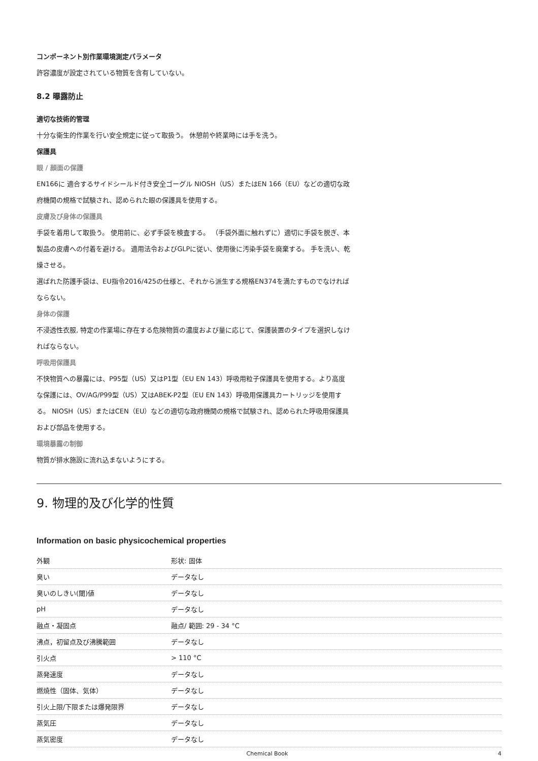コンポーネント別作業環境測定パラメータ
許容濃度が設定されている物質を含有していない。
8.2 曝露防止
適切な技術的管理
十分な衛生的作業を行い安全規定に従って取扱う。 休憩前や終業時には手を洗う。
保護具
眼 / 顔面の保護
EN166に 適合するサイドシールド付き安全ゴーグル NIOSH（US）またはEN 166（EU）などの適切な政府機関の規格で試験され、認められた眼の保護具を使用する。
皮膚及び身体の保護具
手袋を着用して取扱う。 使用前に、必ず手袋を検査する。 （手袋外面に触れずに）適切に手袋を脱ぎ、本製品の皮膚への付着を避ける。 適用法令およびGLPに従い、使用後に汚染手袋を廃棄する。 手を洗い、乾燥させる。
選ばれた防護手袋は、EU指令2016/425の仕様と、それから派生する規格EN374を満たすものでなければならない。
身体の保護
不浸透性衣服, 特定の作業場に存在する危険物質の濃度および量に応じて、保護装置のタイプを選択しなければならない。
呼吸用保護具
不快物質への暴露には、P95型（US）又はP1型（EU EN 143）呼吸用粒子保護具を使用する。より高度な保護には、OV/AG/P99型（US）又はABEK-P2型（EU EN 143）呼吸用保護具カートリッジを使用する。 NIOSH（US）またはCEN（EU）などの適切な政府機関の規格で試験され、認められた呼吸用保護具および部品を使用する。
環境暴露の制御
物質が排水施設に流れ込まないようにする。
9. 物理的及び化学的性質
Information on basic physicochemical properties
| 外観 | 形状: 固体 |
| 臭い | データなし |
| 臭いのしきい(閾)値 | データなし |
| pH | データなし |
| 融点・凝固点 | 融点/ 範囲: 29 - 34 °C |
| 沸点，初留点及び沸騰範囲 | データなし |
| 引火点 | > 110 °C |
| 蒸発速度 | データなし |
| 燃焼性（固体、気体） | データなし |
| 引火上限/下限または爆発限界 | データなし |
| 蒸気圧 | データなし |
| 蒸気密度 | データなし |
Chemical Book 4